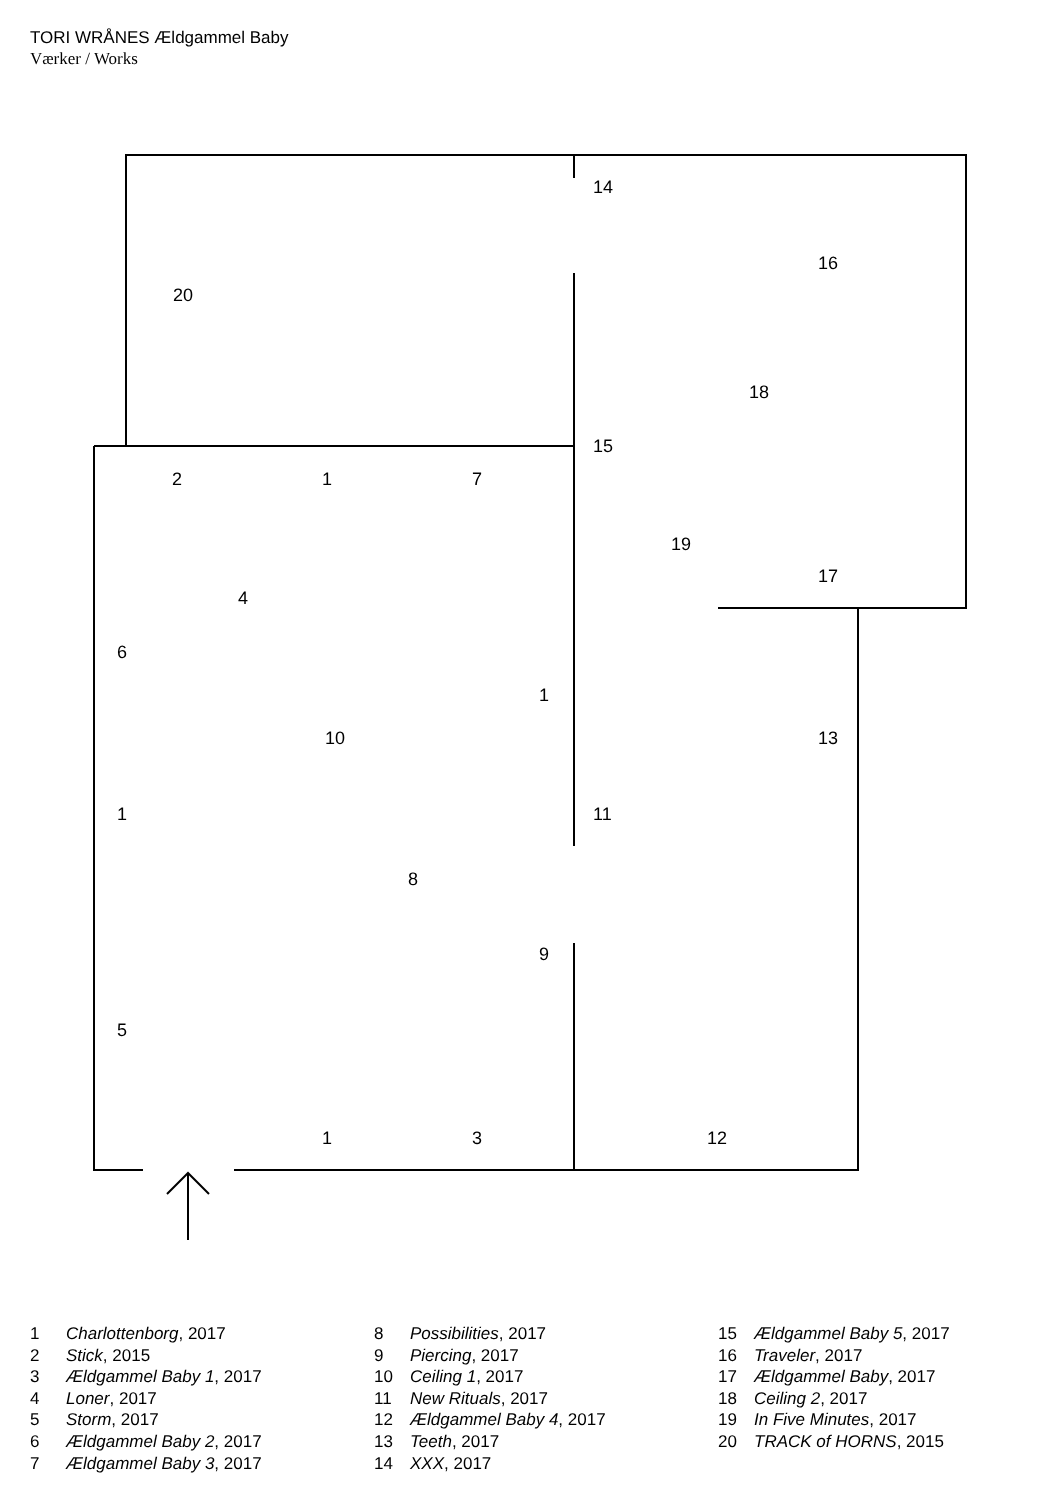TORI WRÅNES Ældgammel Baby
Værker / Works
14
16
20
18
15
2 1 7
19
17
4
6
1
10 13
1 11
8
9
5
1 3 12
1 Charlottenborg, 2017
2 Stick, 2015
3 Ældgammel Baby 1, 2017
4 Loner, 2017
5 Storm, 2017
6 Ældgammel Baby 2, 2017
7 Ældgammel Baby 3, 2017
8 Possibilities, 2017
9 Piercing, 2017
10 Ceiling 1, 2017
11 New Rituals, 2017
12 Ældgammel Baby 4, 2017
13 Teeth, 2017
14 XXX, 2017
15 Ældgammel Baby 5, 2017
16 Traveler, 2017
17 Ældgammel Baby, 2017
18 Ceiling 2, 2017
19 In Five Minutes, 2017
20 TRACK of HORNS, 2015